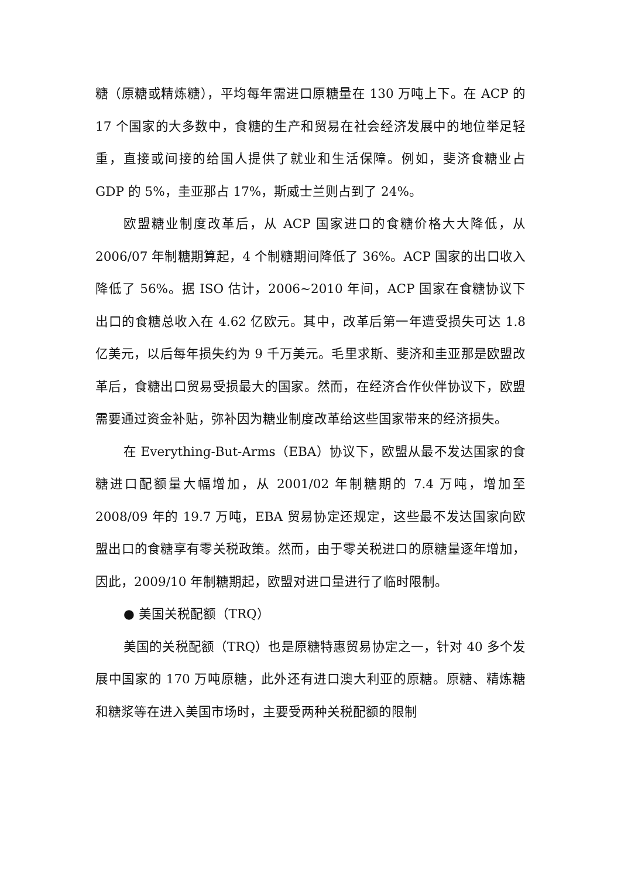糖（原糖或精炼糖），平均每年需进口原糖量在 130 万吨上下。在 ACP 的 17 个国家的大多数中，食糖的生产和贸易在社会经济发展中的地位举足轻重，直接或间接的给国人提供了就业和生活保障。例如，斐济食糖业占 GDP 的 5%，圭亚那占 17%，斯威士兰则占到了 24%。
欧盟糖业制度改革后，从 ACP 国家进口的食糖价格大大降低，从 2006/07 年制糖期算起，4 个制糖期间降低了 36%。ACP 国家的出口收入降低了 56%。据 ISO 估计，2006~2010 年间，ACP 国家在食糖协议下出口的食糖总收入在 4.62 亿欧元。其中，改革后第一年遭受损失可达 1.8 亿美元，以后每年损失约为 9 千万美元。毛里求斯、斐济和圭亚那是欧盟改革后，食糖出口贸易受损最大的国家。然而，在经济合作伙伴协议下，欧盟需要通过资金补贴，弥补因为糖业制度改革给这些国家带来的经济损失。
在 Everything-But-Arms（EBA）协议下，欧盟从最不发达国家的食糖进口配额量大幅增加，从 2001/02 年制糖期的 7.4 万吨，增加至 2008/09 年的 19.7 万吨，EBA 贸易协定还规定，这些最不发达国家向欧盟出口的食糖享有零关税政策。然而，由于零关税进口的原糖量逐年增加，因此，2009/10 年制糖期起，欧盟对进口量进行了临时限制。
● 美国关税配额（TRQ）
美国的关税配额（TRQ）也是原糖特惠贸易协定之一，针对 40 多个发展中国家的 170 万吨原糖，此外还有进口澳大利亚的原糖。原糖、精炼糖和糖浆等在进入美国市场时，主要受两种关税配额的限制